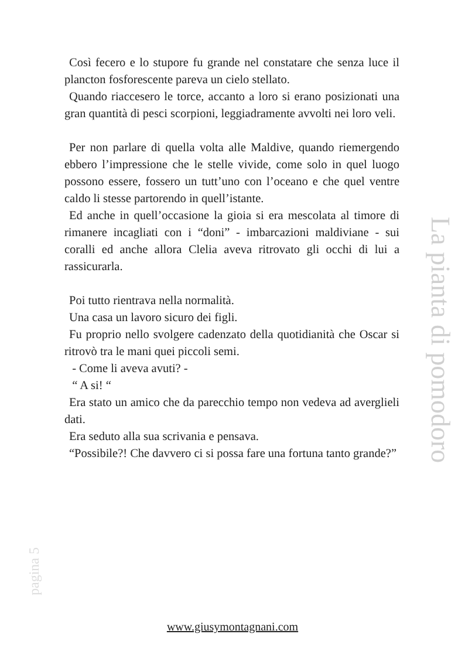Così fecero e lo stupore fu grande nel constatare che senza luce il plancton fosforescente pareva un cielo stellato.
Quando riaccesero le torce, accanto a loro si erano posizionati una gran quantità di pesci scorpioni, leggiadramente avvolti nei loro veli.
Per non parlare di quella volta alle Maldive, quando riemergendo ebbero l’impressione che le stelle vivide, come solo in quel luogo possono essere, fossero un tutt’uno con l’oceano e che quel ventre caldo li stesse partorendo in quell’istante.
Ed anche in quell’occasione la gioia si era mescolata al timore di rimanere incagliati con i “doni” - imbarcazioni maldiviane - sui coralli ed anche allora Clelia aveva ritrovato gli occhi di lui a rassicurarla.
Poi tutto rientrava nella normalità.
Una casa un lavoro sicuro dei figli.
Fu proprio nello svolgere cadenzato della quotidianità che Oscar si ritrovò tra le mani quei piccoli semi.
- Come li aveva avuti? -
“ A si! “
Era stato un amico che da parecchio tempo non vedeva ad averglieli dati.
Era seduto alla sua scrivania e pensava.
“Possibile?! Che davvero ci si possa fare una fortuna tanto grande?”
La pianta di pomodoro
pagina 5
www.giusymontagnani.com